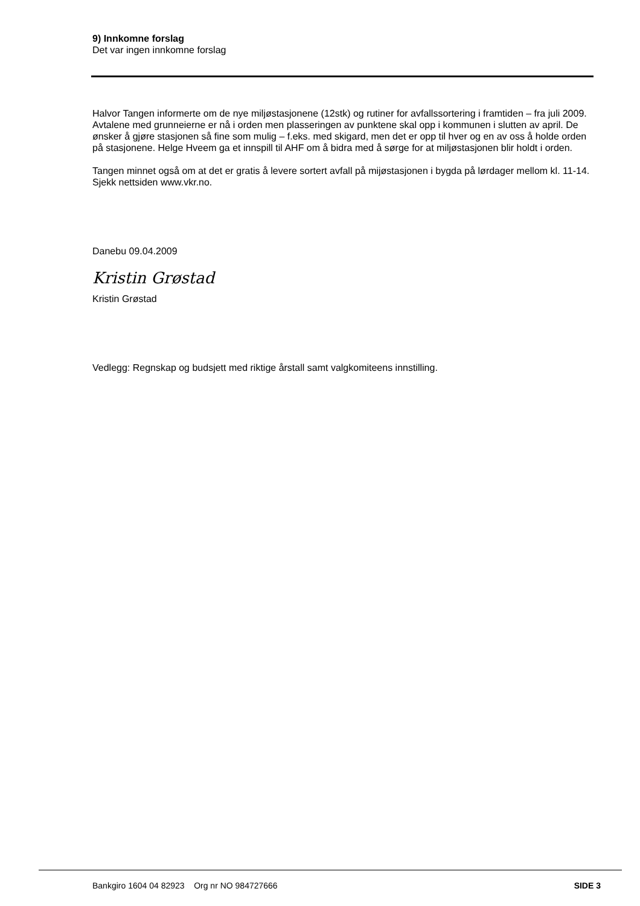9) Innkomne forslag
Det var ingen innkomne forslag
Halvor Tangen informerte om de nye miljøstasjonene (12stk) og rutiner for avfallssortering i framtiden – fra juli 2009. Avtalene med grunneierne er nå i orden men plasseringen av punktene skal opp i kommunen i slutten av april. De ønsker å gjøre stasjonen så fine som mulig – f.eks. med skigard, men det er opp til hver og en av oss å holde orden på stasjonene. Helge Hveem ga et innspill til AHF om å bidra med å sørge for at miljøstasjonen blir holdt i orden.
Tangen minnet også om at det er gratis å levere sortert avfall på mijøstasjonen i bygda på lørdager mellom kl. 11-14. Sjekk nettsiden www.vkr.no.
Danebu 09.04.2009
Kristin Grøstad
Kristin Grøstad
Vedlegg: Regnskap og budsjett med riktige årstall samt valgkomiteens innstilling.
Bankgiro 1604 04 82923 Org nr NO 984727666 SIDE 3